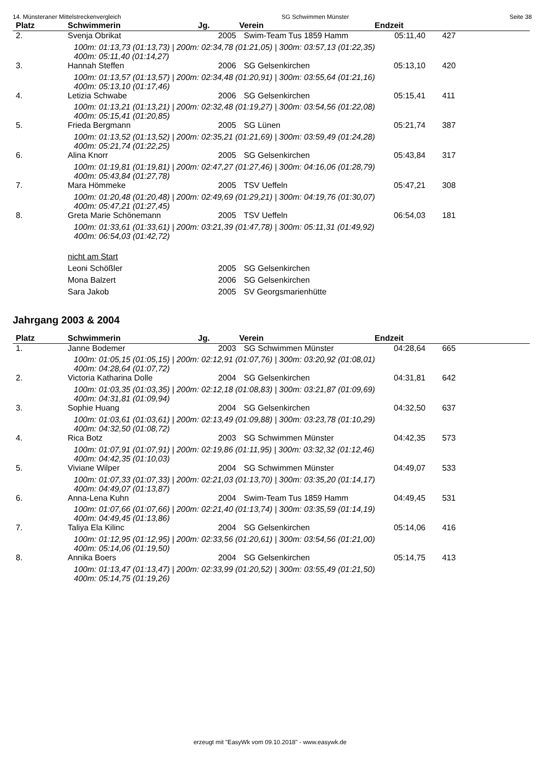14. Münsteraner Mittelstreckenvergleich SG Schwimmen Münster Seite 38
| Platz | Schwimmerin | Jg. | Verein | Endzeit | |
| --- | --- | --- | --- | --- | --- |
| 2. | Svenja Obrikat | 2005 | Swim-Team Tus 1859 Hamm | 05:11,40 | 427 |
| | 100m: 01:13,73 (01:13,73) / 200m: 02:34,78 (01:21,05) / 300m: 03:57,13 (01:22,35) 400m: 05:11,40 (01:14,27) | | | | |
| 3. | Hannah Steffen | 2006 | SG Gelsenkirchen | 05:13,10 | 420 |
| | 100m: 01:13,57 (01:13,57) / 200m: 02:34,48 (01:20,91) / 300m: 03:55,64 (01:21,16) 400m: 05:13,10 (01:17,46) | | | | |
| 4. | Letizia Schwabe | 2006 | SG Gelsenkirchen | 05:15,41 | 411 |
| | 100m: 01:13,21 (01:13,21) / 200m: 02:32,48 (01:19,27) / 300m: 03:54,56 (01:22,08) 400m: 05:15,41 (01:20,85) | | | | |
| 5. | Frieda Bergmann | 2005 | SG Lünen | 05:21,74 | 387 |
| | 100m: 01:13,52 (01:13,52) / 200m: 02:35,21 (01:21,69) / 300m: 03:59,49 (01:24,28) 400m: 05:21,74 (01:22,25) | | | | |
| 6. | Alina Knorr | 2005 | SG Gelsenkirchen | 05:43,84 | 317 |
| | 100m: 01:19,81 (01:19,81) / 200m: 02:47,27 (01:27,46) / 300m: 04:16,06 (01:28,79) 400m: 05:43,84 (01:27,78) | | | | |
| 7. | Mara Hömmeke | 2005 | TSV Ueffeln | 05:47,21 | 308 |
| | 100m: 01:20,48 (01:20,48) / 200m: 02:49,69 (01:29,21) / 300m: 04:19,76 (01:30,07) 400m: 05:47,21 (01:27,45) | | | | |
| 8. | Greta Marie Schönemann | 2005 | TSV Ueffeln | 06:54,03 | 181 |
| | 100m: 01:33,61 (01:33,61) / 200m: 03:21,39 (01:47,78) / 300m: 05:11,31 (01:49,92) 400m: 06:54,03 (01:42,72) | | | | |
| | nicht am Start | | | | |
| | Leoni Schößler | 2005 | SG Gelsenkirchen | | |
| | Mona Balzert | 2006 | SG Gelsenkirchen | | |
| | Sara Jakob | 2005 | SV Georgsmarienhütte | | |
Jahrgang 2003 & 2004
| Platz | Schwimmerin | Jg. | Verein | Endzeit | |
| --- | --- | --- | --- | --- | --- |
| 1. | Janne Bodemer | 2003 | SG Schwimmen Münster | 04:28,64 | 665 |
| | 100m: 01:05,15 (01:05,15) / 200m: 02:12,91 (01:07,76) / 300m: 03:20,92 (01:08,01) 400m: 04:28,64 (01:07,72) | | | | |
| 2. | Victoria Katharina Dolle | 2004 | SG Gelsenkirchen | 04:31,81 | 642 |
| | 100m: 01:03,35 (01:03,35) / 200m: 02:12,18 (01:08,83) / 300m: 03:21,87 (01:09,69) 400m: 04:31,81 (01:09,94) | | | | |
| 3. | Sophie Huang | 2004 | SG Gelsenkirchen | 04:32,50 | 637 |
| | 100m: 01:03,61 (01:03,61) / 200m: 02:13,49 (01:09,88) / 300m: 03:23,78 (01:10,29) 400m: 04:32,50 (01:08,72) | | | | |
| 4. | Rica Botz | 2003 | SG Schwimmen Münster | 04:42,35 | 573 |
| | 100m: 01:07,91 (01:07,91) / 200m: 02:19,86 (01:11,95) / 300m: 03:32,32 (01:12,46) 400m: 04:42,35 (01:10,03) | | | | |
| 5. | Viviane Wilper | 2004 | SG Schwimmen Münster | 04:49,07 | 533 |
| | 100m: 01:07,33 (01:07,33) / 200m: 02:21,03 (01:13,70) / 300m: 03:35,20 (01:14,17) 400m: 04:49,07 (01:13,87) | | | | |
| 6. | Anna-Lena Kuhn | 2004 | Swim-Team Tus 1859 Hamm | 04:49,45 | 531 |
| | 100m: 01:07,66 (01:07,66) / 200m: 02:21,40 (01:13,74) / 300m: 03:35,59 (01:14,19) 400m: 04:49,45 (01:13,86) | | | | |
| 7. | Taliya Ela Kilinc | 2004 | SG Gelsenkirchen | 05:14,06 | 416 |
| | 100m: 01:12,95 (01:12,95) / 200m: 02:33,56 (01:20,61) / 300m: 03:54,56 (01:21,00) 400m: 05:14,06 (01:19,50) | | | | |
| 8. | Annika Boers | 2004 | SG Gelsenkirchen | 05:14,75 | 413 |
| | 100m: 01:13,47 (01:13,47) / 200m: 02:33,99 (01:20,52) / 300m: 03:55,49 (01:21,50) 400m: 05:14,75 (01:19,26) | | | | |
erzeugt mit "EasyWk vom 09.10.2018" - www.easywk.de